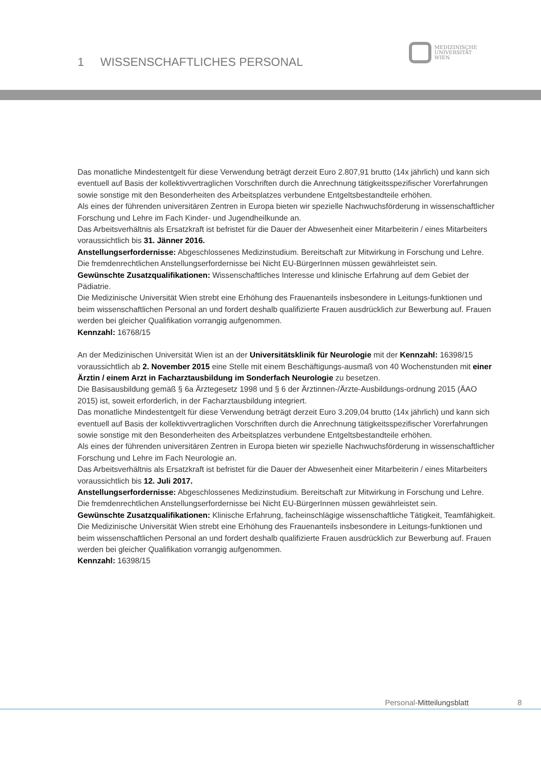1 WISSENSCHAFTLICHES PERSONAL
MEDIZINISCHE
UNIVERSITÄT
WIEN
Das monatliche Mindestentgelt für diese Verwendung beträgt derzeit Euro 2.807,91 brutto (14x jährlich) und kann sich eventuell auf Basis der kollektivvertraglichen Vorschriften durch die Anrechnung tätigkeitsspezifischer Vorerfahrungen sowie sonstige mit den Besonderheiten des Arbeitsplatzes verbundene Entgeltsbestandteile erhöhen.
Als eines der führenden universitären Zentren in Europa bieten wir spezielle Nachwuchsförderung in wissenschaftlicher Forschung und Lehre im Fach Kinder- und Jugendheilkunde an.
Das Arbeitsverhältnis als Ersatzkraft ist befristet für die Dauer der Abwesenheit einer Mitarbeiterin / eines Mitarbeiters voraussichtlich bis 31. Jänner 2016.
Anstellungserfordernisse: Abgeschlossenes Medizinstudium. Bereitschaft zur Mitwirkung in Forschung und Lehre. Die fremdenrechtlichen Anstellungserfordernisse bei Nicht EU-BürgerInnen müssen gewährleistet sein.
Gewünschte Zusatzqualifikationen: Wissenschaftliches Interesse und klinische Erfahrung auf dem Gebiet der Pädiatrie.
Die Medizinische Universität Wien strebt eine Erhöhung des Frauenanteils insbesondere in Leitungs-funktionen und beim wissenschaftlichen Personal an und fordert deshalb qualifizierte Frauen ausdrücklich zur Bewerbung auf. Frauen werden bei gleicher Qualifikation vorrangig aufgenommen.
Kennzahl: 16768/15
An der Medizinischen Universität Wien ist an der Universitätsklinik für Neurologie mit der Kennzahl: 16398/15 voraussichtlich ab 2. November 2015 eine Stelle mit einem Beschäftigungs-ausmaß von 40 Wochenstunden mit einer Ärztin / einem Arzt in Facharztausbildung im Sonderfach Neurologie zu besetzen.
Die Basisausbildung gemäß § 6a Ärztegesetz 1998 und § 6 der Ärztinnen-/Ärzte-Ausbildungs-ordnung 2015 (ÄAO 2015) ist, soweit erforderlich, in der Facharztausbildung integriert.
Das monatliche Mindestentgelt für diese Verwendung beträgt derzeit Euro 3.209,04 brutto (14x jährlich) und kann sich eventuell auf Basis der kollektivvertraglichen Vorschriften durch die Anrechnung tätigkeitsspezifischer Vorerfahrungen sowie sonstige mit den Besonderheiten des Arbeitsplatzes verbundene Entgeltsbestandteile erhöhen.
Als eines der führenden universitären Zentren in Europa bieten wir spezielle Nachwuchsförderung in wissenschaftlicher Forschung und Lehre im Fach Neurologie an.
Das Arbeitsverhältnis als Ersatzkraft ist befristet für die Dauer der Abwesenheit einer Mitarbeiterin / eines Mitarbeiters voraussichtlich bis 12. Juli 2017.
Anstellungserfordernisse: Abgeschlossenes Medizinstudium. Bereitschaft zur Mitwirkung in Forschung und Lehre. Die fremdenrechtlichen Anstellungserfordernisse bei Nicht EU-BürgerInnen müssen gewährleistet sein.
Gewünschte Zusatzqualifikationen: Klinische Erfahrung, facheinschlägige wissenschaftliche Tätigkeit, Teamfähigkeit.
Die Medizinische Universität Wien strebt eine Erhöhung des Frauenanteils insbesondere in Leitungs-funktionen und beim wissenschaftlichen Personal an und fordert deshalb qualifizierte Frauen ausdrücklich zur Bewerbung auf. Frauen werden bei gleicher Qualifikation vorrangig aufgenommen.
Kennzahl: 16398/15
Personal-Mitteilungsblatt 8